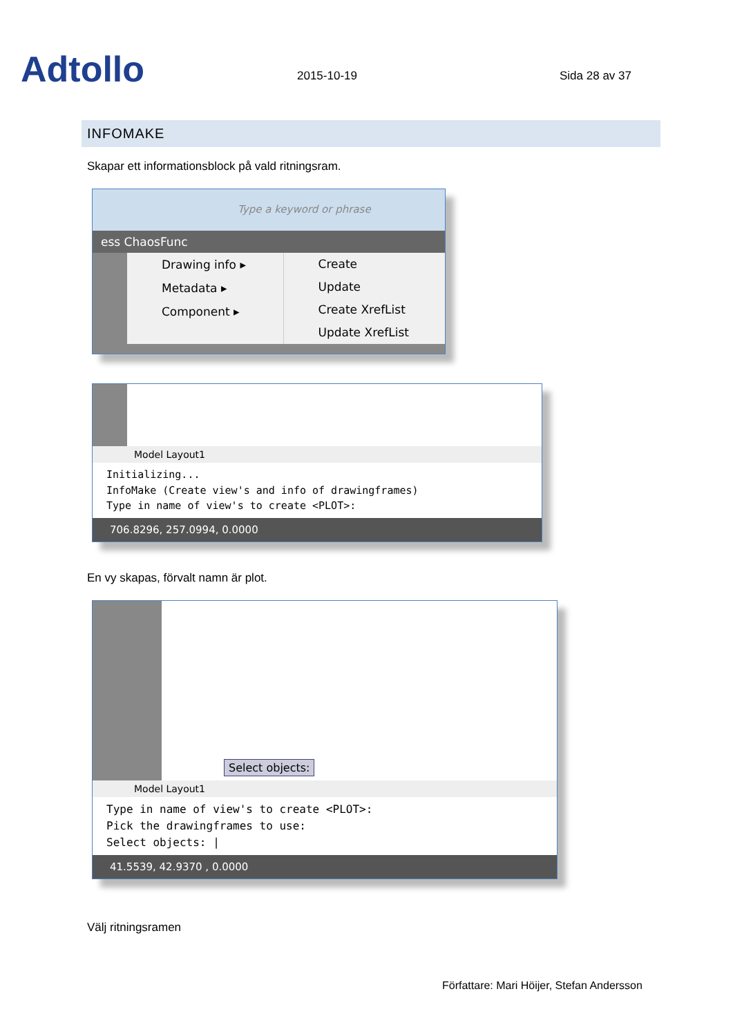Adtollo
2015-10-19
Sida 28 av 37
INFOMAKE
Skapar ett informationsblock på vald ritningsram.
Type a keyword or phrase
ess ChaosFunc
Drawing info ▸
Metadata ▸
Component ▸
Create
Update
Create XrefList
Update XrefList
Model Layout1
Initializing...
InfoMake (Create view's and info of drawingframes)
Type in name of view's to create <PLOT>:
706.8296, 257.0994, 0.0000
En vy skapas, förvalt namn är plot.
Select objects:
Model Layout1
Type in name of view's to create <PLOT>:
Pick the drawingframes to use:
Select objects: |
41.5539, 42.9370 , 0.0000
Välj ritningsramen
Författare: Mari Höijer, Stefan Andersson